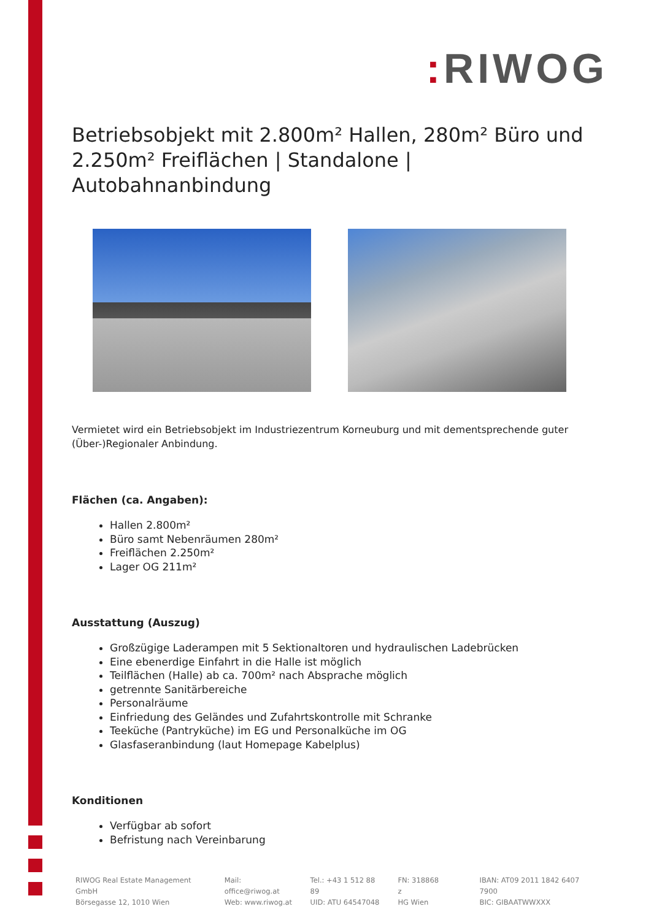: RIWOG
Betriebsobjekt mit 2.800m² Hallen, 280m² Büro und 2.250m² Freiflächen | Standalone | Autobahnanbindung
Vermietet wird ein Betriebsobjekt im Industriezentrum Korneuburg und mit dementsprechende guter (Über-)Regionaler Anbindung.
Flächen (ca. Angaben):
Hallen 2.800m²
Büro samt Nebenräumen 280m²
Freiflächen 2.250m²
Lager OG 211m²
Ausstattung (Auszug)
Großzügige Laderampen mit 5 Sektionaltoren und hydraulischen Ladebrücken
Eine ebenerdige Einfahrt in die Halle ist möglich
Teilflächen (Halle) ab ca. 700m² nach Absprache möglich
getrennte Sanitärbereiche
Personalräume
Einfriedung des Geländes und Zufahrtskontrolle mit Schranke
Teeküche (Pantryküche) im EG und Personalküche im OG
Glasfaseranbindung (laut Homepage Kabelplus)
Konditionen
Verfügbar ab sofort
Befristung nach Vereinbarung
RIWOG Real Estate Management GmbH
Börsegasse 12, 1010 Wien
Mail: office@riwog.at
Web: www.riwog.at
Tel.: +43 1 512 88 89
UID: ATU 64547048
FN: 318868 z
HG Wien
IBAN: AT09 2011 1842 6407 7900
BIC: GIBAATWWXXX